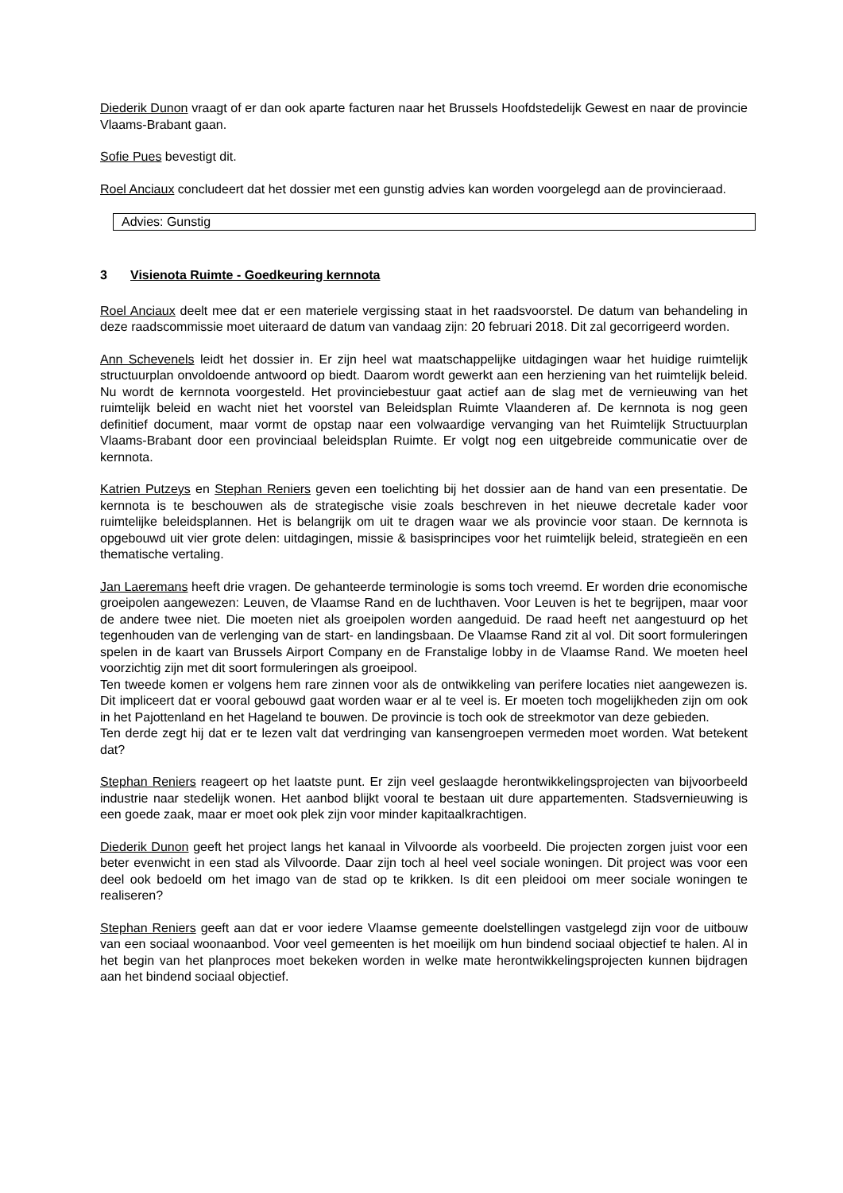Diederik Dunon vraagt of er dan ook aparte facturen naar het Brussels Hoofdstedelijk Gewest en naar de provincie Vlaams-Brabant gaan.
Sofie Pues bevestigt dit.
Roel Anciaux concludeert dat het dossier met een gunstig advies kan worden voorgelegd aan de provincieraad.
Advies: Gunstig
3 Visienota Ruimte - Goedkeuring kernnota
Roel Anciaux deelt mee dat er een materiele vergissing staat in het raadsvoorstel. De datum van behandeling in deze raadscommissie moet uiteraard de datum van vandaag zijn: 20 februari 2018. Dit zal gecorrigeerd worden.
Ann Schevenels leidt het dossier in. Er zijn heel wat maatschappelijke uitdagingen waar het huidige ruimtelijk structuurplan onvoldoende antwoord op biedt. Daarom wordt gewerkt aan een herziening van het ruimtelijk beleid. Nu wordt de kernnota voorgesteld. Het provinciebestuur gaat actief aan de slag met de vernieuwing van het ruimtelijk beleid en wacht niet het voorstel van Beleidsplan Ruimte Vlaanderen af. De kernnota is nog geen definitief document, maar vormt de opstap naar een volwaardige vervanging van het Ruimtelijk Structuurplan Vlaams-Brabant door een provinciaal beleidsplan Ruimte. Er volgt nog een uitgebreide communicatie over de kernnota.
Katrien Putzeys en Stephan Reniers geven een toelichting bij het dossier aan de hand van een presentatie. De kernnota is te beschouwen als de strategische visie zoals beschreven in het nieuwe decretale kader voor ruimtelijke beleidsplannen. Het is belangrijk om uit te dragen waar we als provincie voor staan. De kernnota is opgebouwd uit vier grote delen: uitdagingen, missie & basisprincipes voor het ruimtelijk beleid, strategieën en een thematische vertaling.
Jan Laeremans heeft drie vragen. De gehanteerde terminologie is soms toch vreemd. Er worden drie economische groeipolen aangewezen: Leuven, de Vlaamse Rand en de luchthaven. Voor Leuven is het te begrijpen, maar voor de andere twee niet. Die moeten niet als groeipolen worden aangeduid. De raad heeft net aangestuurd op het tegenhouden van de verlenging van de start- en landingsbaan. De Vlaamse Rand zit al vol. Dit soort formuleringen spelen in de kaart van Brussels Airport Company en de Franstalige lobby in de Vlaamse Rand. We moeten heel voorzichtig zijn met dit soort formuleringen als groeipool.
Ten tweede komen er volgens hem rare zinnen voor als de ontwikkeling van perifere locaties niet aangewezen is. Dit impliceert dat er vooral gebouwd gaat worden waar er al te veel is. Er moeten toch mogelijkheden zijn om ook in het Pajottenland en het Hageland te bouwen. De provincie is toch ook de streekmotor van deze gebieden.
Ten derde zegt hij dat er te lezen valt dat verdringing van kansengroepen vermeden moet worden. Wat betekent dat?
Stephan Reniers reageert op het laatste punt. Er zijn veel geslaagde herontwikkelingsprojecten van bijvoorbeeld industrie naar stedelijk wonen. Het aanbod blijkt vooral te bestaan uit dure appartementen. Stadsvernieuwing is een goede zaak, maar er moet ook plek zijn voor minder kapitaalkrachtigen.
Diederik Dunon geeft het project langs het kanaal in Vilvoorde als voorbeeld. Die projecten zorgen juist voor een beter evenwicht in een stad als Vilvoorde. Daar zijn toch al heel veel sociale woningen. Dit project was voor een deel ook bedoeld om het imago van de stad op te krikken. Is dit een pleidooi om meer sociale woningen te realiseren?
Stephan Reniers geeft aan dat er voor iedere Vlaamse gemeente doelstellingen vastgelegd zijn voor de uitbouw van een sociaal woonaanbod. Voor veel gemeenten is het moeilijk om hun bindend sociaal objectief te halen. Al in het begin van het planproces moet bekeken worden in welke mate herontwikkelingsprojecten kunnen bijdragen aan het bindend sociaal objectief.